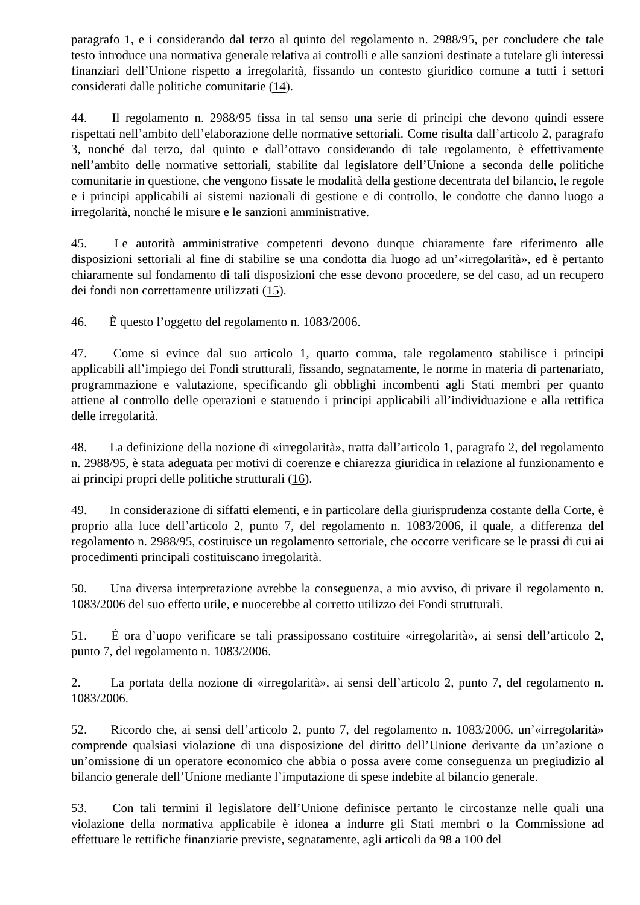paragrafo 1, e i considerando dal terzo al quinto del regolamento n. 2988/95, per concludere che tale testo introduce una normativa generale relativa ai controlli e alle sanzioni destinate a tutelare gli interessi finanziari dell’Unione rispetto a irregolarità, fissando un contesto giuridico comune a tutti i settori considerati dalle politiche comunitarie (14).
44. Il regolamento n. 2988/95 fissa in tal senso una serie di principi che devono quindi essere rispettati nell’ambito dell’elaborazione delle normative settoriali. Come risulta dall’articolo 2, paragrafo 3, nonché dal terzo, dal quinto e dall’ottavo considerando di tale regolamento, è effettivamente nell’ambito delle normative settoriali, stabilite dal legislatore dell’Unione a seconda delle politiche comunitarie in questione, che vengono fissate le modalità della gestione decentrata del bilancio, le regole e i principi applicabili ai sistemi nazionali di gestione e di controllo, le condotte che danno luogo a irregolarità, nonché le misure e le sanzioni amministrative.
45. Le autorità amministrative competenti devono dunque chiaramente fare riferimento alle disposizioni settoriali al fine di stabilire se una condotta dia luogo ad un’«irregolarità», ed è pertanto chiaramente sul fondamento di tali disposizioni che esse devono procedere, se del caso, ad un recupero dei fondi non correttamente utilizzati (15).
46. È questo l’oggetto del regolamento n. 1083/2006.
47. Come si evince dal suo articolo 1, quarto comma, tale regolamento stabilisce i principi applicabili all’impiego dei Fondi strutturali, fissando, segnatamente, le norme in materia di partenariato, programmazione e valutazione, specificando gli obblighi incombenti agli Stati membri per quanto attiene al controllo delle operazioni e statuendo i principi applicabili all’individuazione e alla rettifica delle irregolarità.
48. La definizione della nozione di «irregolarità», tratta dall’articolo 1, paragrafo 2, del regolamento n. 2988/95, è stata adeguata per motivi di coerenze e chiarezza giuridica in relazione al funzionamento e ai principi propri delle politiche strutturali (16).
49. In considerazione di siffatti elementi, e in particolare della giurisprudenza costante della Corte, è proprio alla luce dell’articolo 2, punto 7, del regolamento n. 1083/2006, il quale, a differenza del regolamento n. 2988/95, costituisce un regolamento settoriale, che occorre verificare se le prassi di cui ai procedimenti principali costituiscano irregolarità.
50. Una diversa interpretazione avrebbe la conseguenza, a mio avviso, di privare il regolamento n. 1083/2006 del suo effetto utile, e nuocerebbe al corretto utilizzo dei Fondi strutturali.
51. È ora d’uopo verificare se tali prassipossano costituire «irregolarità», ai sensi dell’articolo 2, punto 7, del regolamento n. 1083/2006.
2. La portata della nozione di «irregolarità», ai sensi dell’articolo 2, punto 7, del regolamento n. 1083/2006.
52. Ricordo che, ai sensi dell’articolo 2, punto 7, del regolamento n. 1083/2006, un’«irregolarità» comprende qualsiasi violazione di una disposizione del diritto dell’Unione derivante da un’azione o un’omissione di un operatore economico che abbia o possa avere come conseguenza un pregiudizio al bilancio generale dell’Unione mediante l’imputazione di spese indebite al bilancio generale.
53. Con tali termini il legislatore dell’Unione definisce pertanto le circostanze nelle quali una violazione della normativa applicabile è idonea a indurre gli Stati membri o la Commissione ad effettuare le rettifiche finanziarie previste, segnatamente, agli articoli da 98 a 100 del